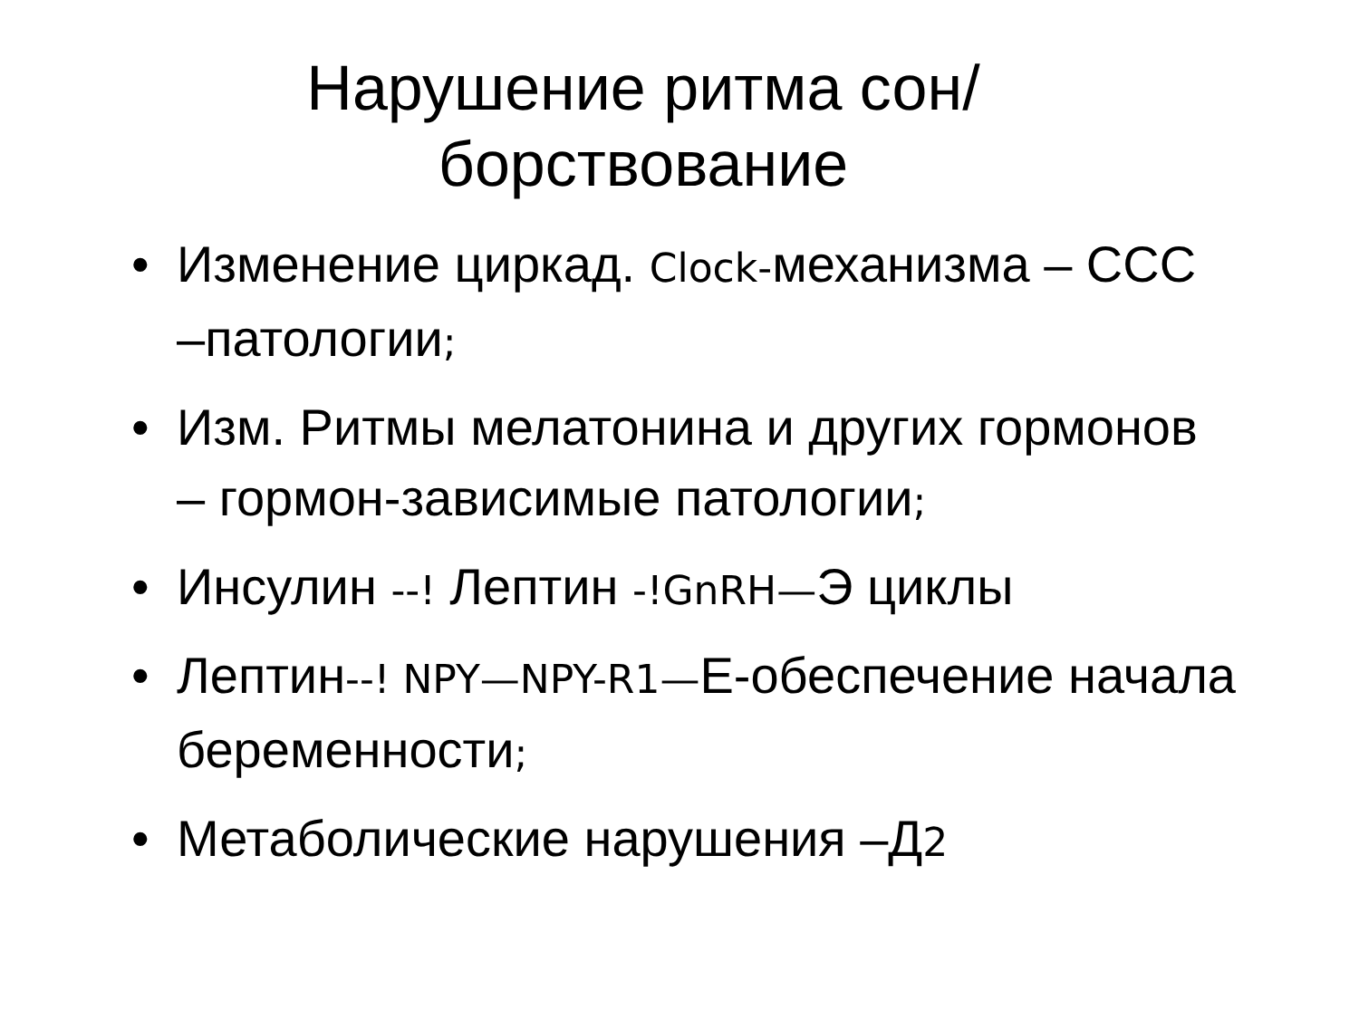Нарушение ритма сон/борствование
• Изменение циркад. Clock-механизма – ССС –патологии;
• Изм. Ритмы мелатонина и других гормонов – гормон-зависимые патологии;
• Инсулин --! Лептин -!GnRH—Э циклы
• Лептин--! NPY—NPY-R1—Е-обеспечение начала беременности;
• Метаболические нарушения –Д2